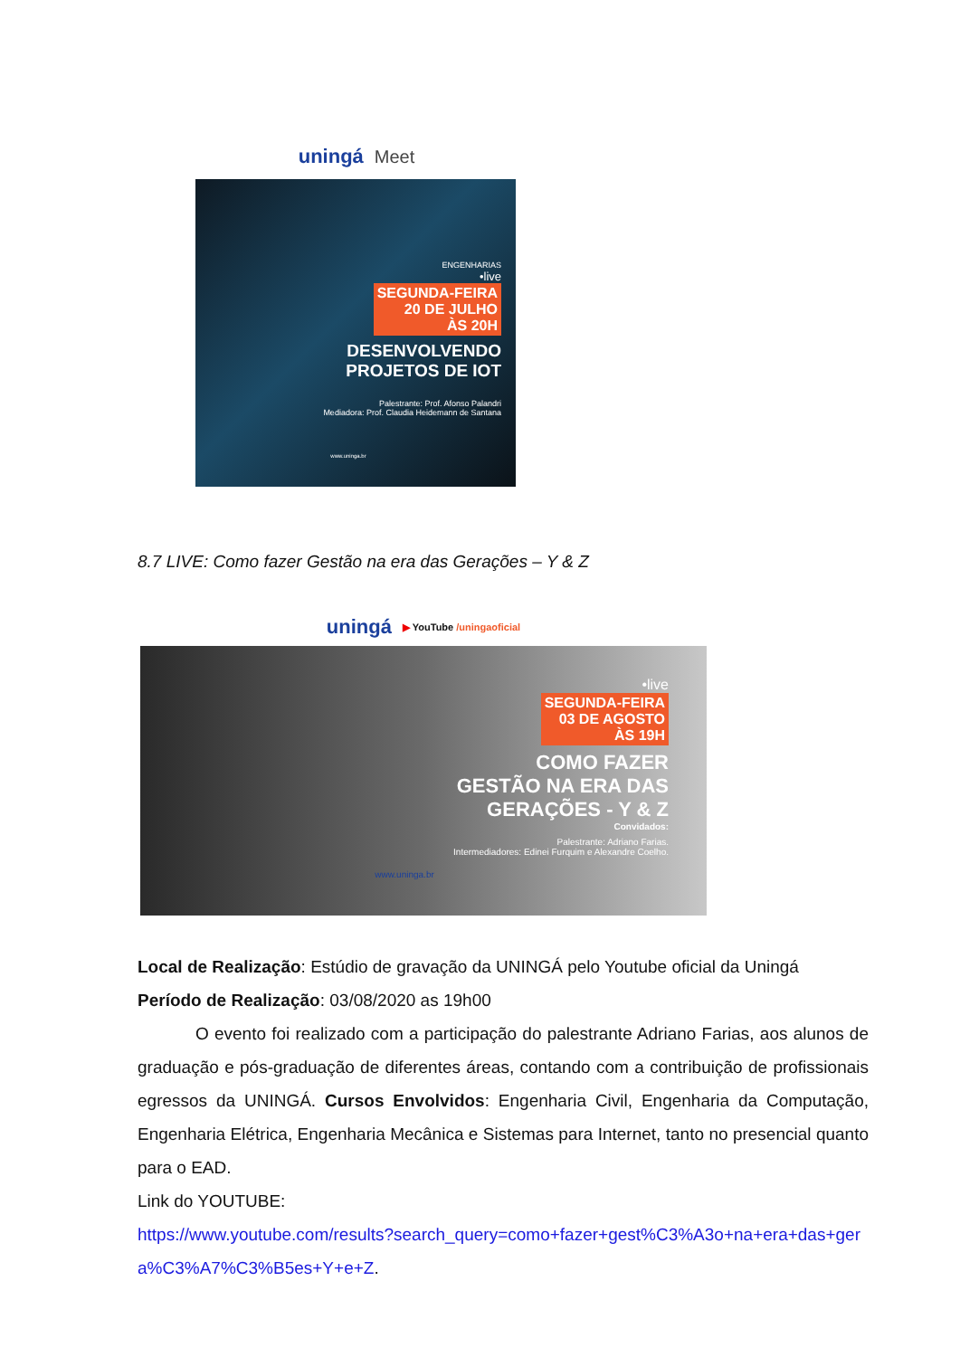uningá Meet
ENGENHARIAS
•live
SEGUNDA-FEIRA
20 DE JULHO
ÀS 20H
DESENVOLVENDO
PROJETOS DE IOT
Palestrante: Prof. Afonso Palandri
Mediadora: Prof. Claudia Heidemann de Santana
www.uninga.br
8.7 LIVE: Como fazer Gestão na era das Gerações – Y & Z
uningá ▶ YouTube /uningaoficial
•live
SEGUNDA-FEIRA
03 DE AGOSTO
ÀS 19H
COMO FAZER
GESTÃO NA ERA DAS
GERAÇÕES - Y & Z
Convidados:
Palestrante: Adriano Farias.
Intermediadores: Edinei Furquim e Alexandre Coelho.
www.uninga.br
Local de Realização: Estúdio de gravação da UNINGÁ pelo Youtube oficial da Uningá
Período de Realização: 03/08/2020 as 19h00
O evento foi realizado com a participação do palestrante Adriano Farias, aos alunos de graduação e pós-graduação de diferentes áreas, contando com a contribuição de profissionais egressos da UNINGÁ. Cursos Envolvidos: Engenharia Civil, Engenharia da Computação, Engenharia Elétrica, Engenharia Mecânica e Sistemas para Internet, tanto no presencial quanto para o EAD.
Link do YOUTUBE:
https://www.youtube.com/results?search_query=como+fazer+gest%C3%A3o+na+era+das+gera%C3%A7%C3%B5es+Y+e+Z.